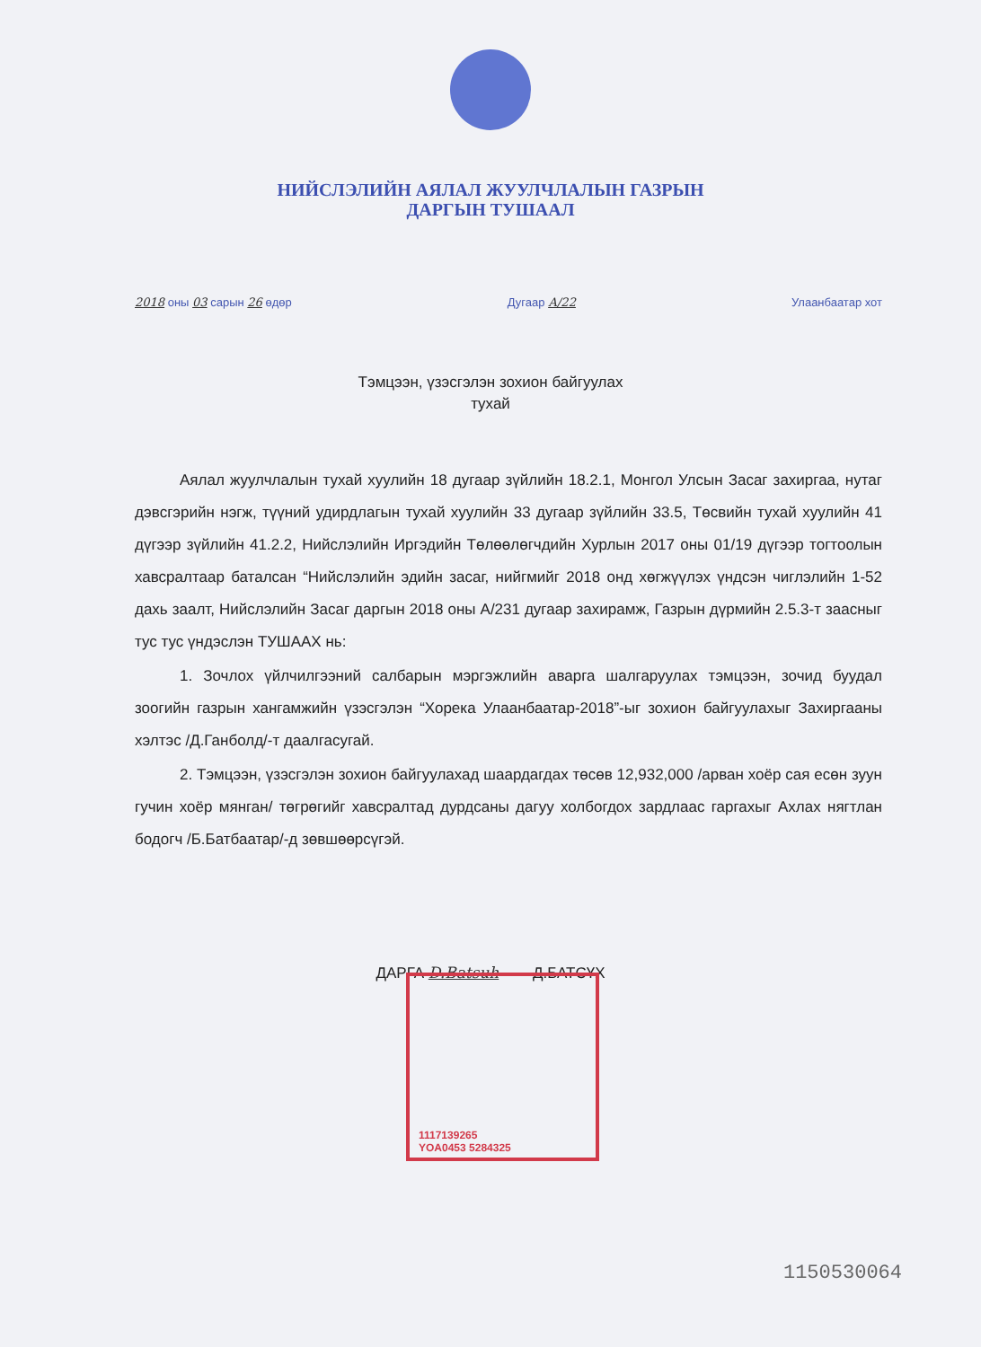НИЙСЛЭЛИЙН АЯЛАЛ ЖУУЛЧЛАЛЫН ГАЗРЫН
ДАРГЫН ТУШААЛ
2018 оны 03 сарын 26 өдөр Дугаар А/22 Улаанбаатар хот
Тэмцээн, үзэсгэлэн зохион байгуулах
тухай
Аялал жуулчлалын тухай хуулийн 18 дугаар зүйлийн 18.2.1, Монгол Улсын Засаг захиргаа, нутаг дэвсгэрийн нэгж, түүний удирдлагын тухай хуулийн 33 дугаар зүйлийн 33.5, Төсвийн тухай хуулийн 41 дүгээр зүйлийн 41.2.2, Нийслэлийн Иргэдийн Төлөөлөгчдийн Хурлын 2017 оны 01/19 дүгээр тогтоолын хавсралтаар баталсан “Нийслэлийн эдийн засаг, нийгмийг 2018 онд хөгжүүлэх үндсэн чиглэлийн 1-52 дахь заалт, Нийслэлийн Засаг даргын 2018 оны А/231 дугаар захирамж, Газрын дүрмийн 2.5.3-т заасныг тус тус үндэслэн ТУШААХ нь:
1. Зочлох үйлчилгээний салбарын мэргэжлийн аварга шалгаруулах тэмцээн, зочид буудал зоогийн газрын хангамжийн үзэсгэлэн “Хорека Улаанбаатар-2018”-ыг зохион байгуулахыг Захиргааны хэлтэс /Д.Ганболд/-т даалгасугай.
2. Тэмцээн, үзэсгэлэн зохион байгуулахад шаардагдах төсөв 12,932,000 /арван хоёр сая есөн зуун гучин хоёр мянган/ төгрөгийг хавсралтад дурдсаны дагуу холбогдох зардлаас гаргахыг Ахлах нягтлан бодогч /Б.Батбаатар/-д зөвшөөрсүгэй.
ДАРГА D.Batsuh Д.БАТСҮХ
1117139265
YOA0453 5284325
1150530064